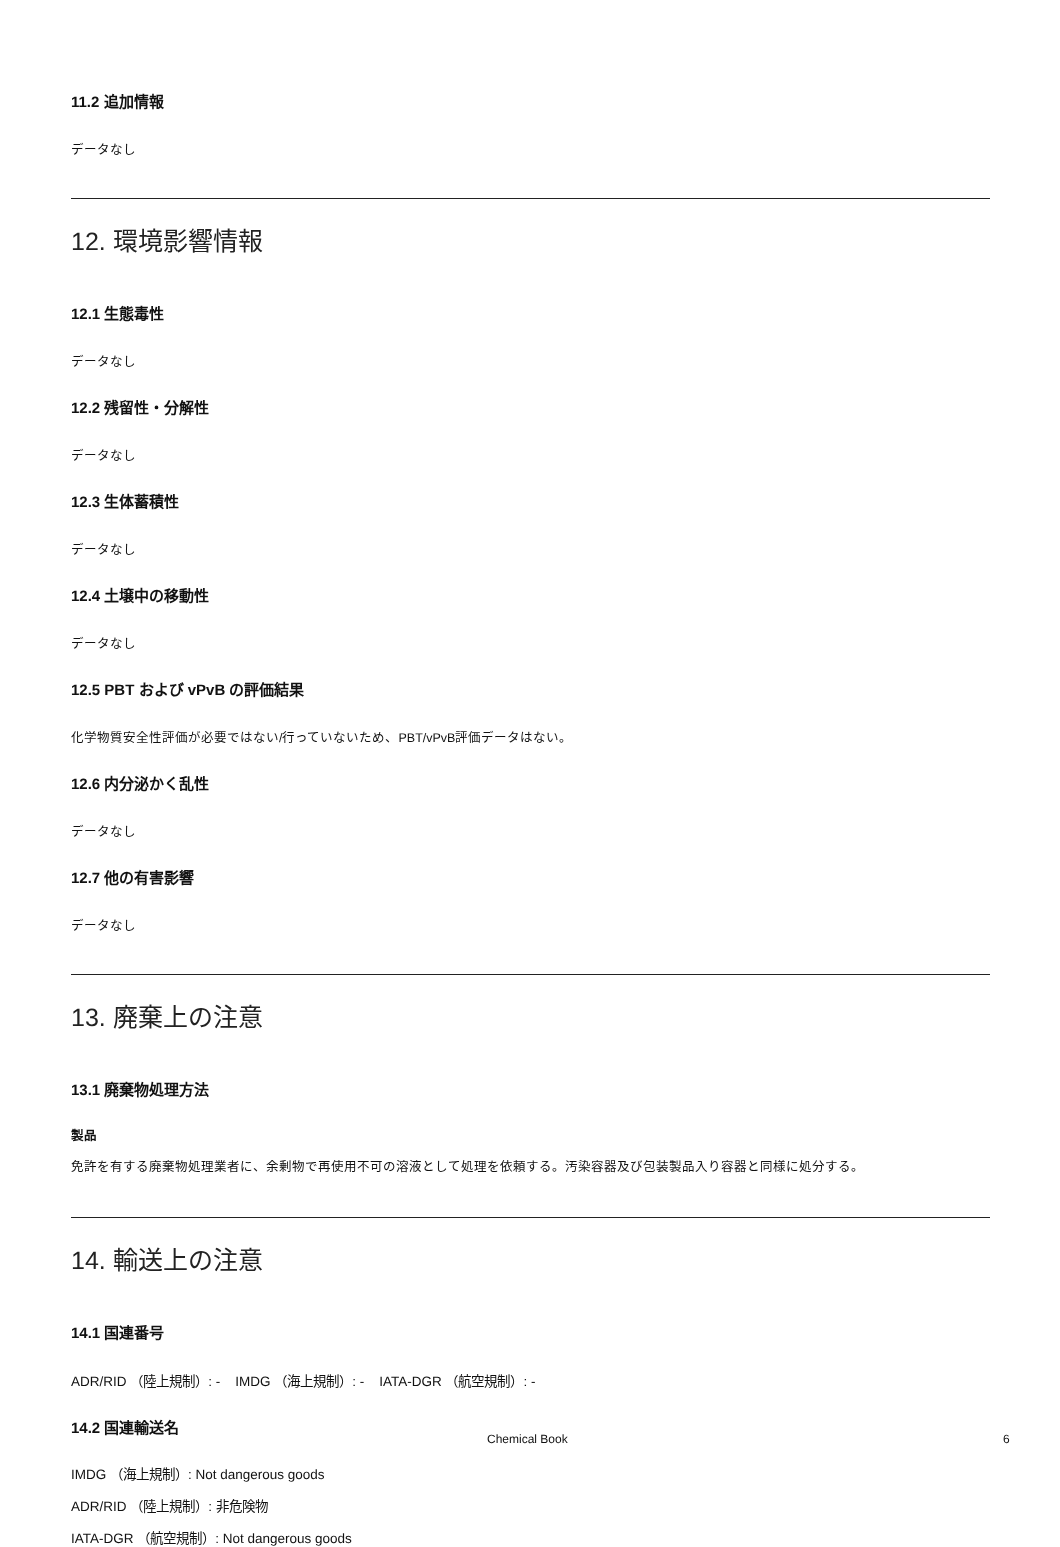11.2 追加情報
データなし
12. 環境影響情報
12.1 生態毒性
データなし
12.2 残留性・分解性
データなし
12.3 生体蓄積性
データなし
12.4 土壌中の移動性
データなし
12.5 PBT および vPvB の評価結果
化学物質安全性評価が必要ではない/行っていないため、PBT/vPvB評価データはない。
12.6 内分泌かく乱性
データなし
12.7 他の有害影響
データなし
13. 廃棄上の注意
13.1 廃棄物処理方法
製品
免許を有する廃棄物処理業者に、余剰物で再使用不可の溶液として処理を依頼する。汚染容器及び包装製品入り容器と同様に処分する。
14. 輸送上の注意
14.1 国連番号
ADR/RID （陸上規制）: - IMDG （海上規制）: - IATA-DGR （航空規制）: -
14.2 国連輸送名
IMDG （海上規制）: Not dangerous goods
ADR/RID （陸上規制）: 非危険物
IATA-DGR （航空規制）: Not dangerous goods
Chemical Book 6